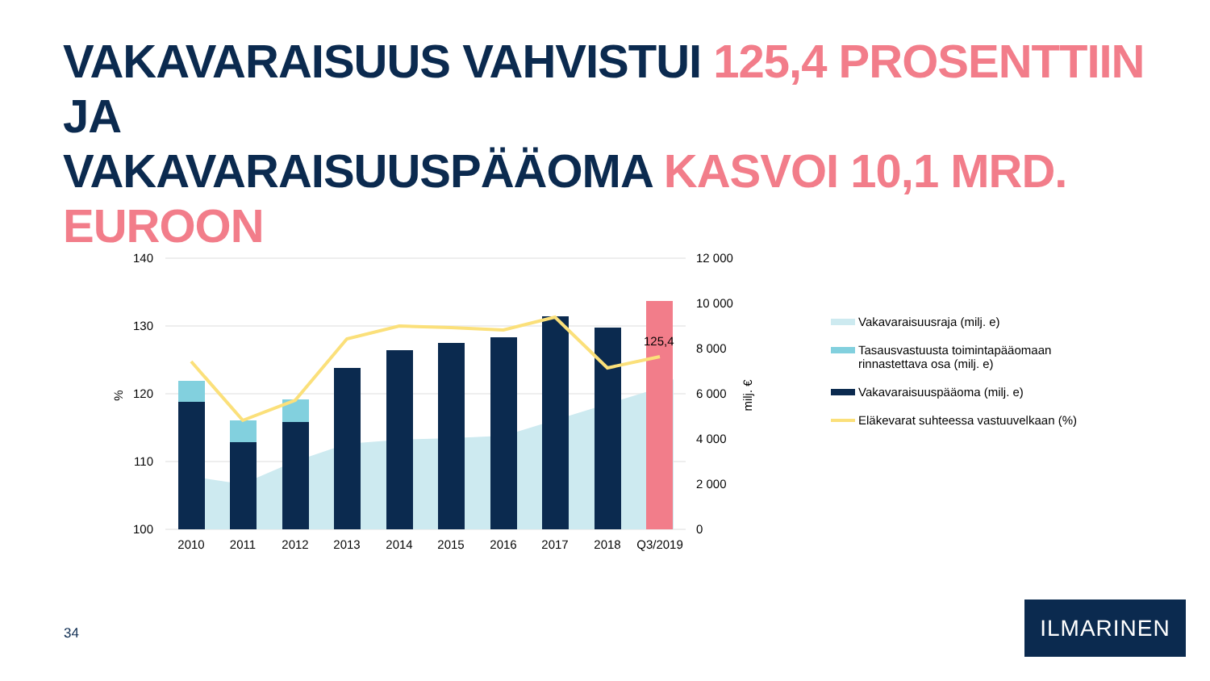VAKAVARAISUUS VAHVISTUI 125,4 PROSENTTIIN JA
VAKAVARAISUUSPÄÄOMA KASVOI 10,1 MRD. EUROON
125,4
140
130
120
110
100
%
12 000
10 000
8 000
6 000
4 000
2 000
0
milj. €
2010
2011
2012
2013
2014
2015
2016
2017
2018
Q3/2019
Vakavaraisuusraja (milj. e)
Tasausvastuusta toimintapääomaan
rinnastettava osa (milj. e)
Vakavaraisuuspääoma (milj. e)
Eläkevarat suhteessa vastuuvelkaan (%)
34
ILMARINEN